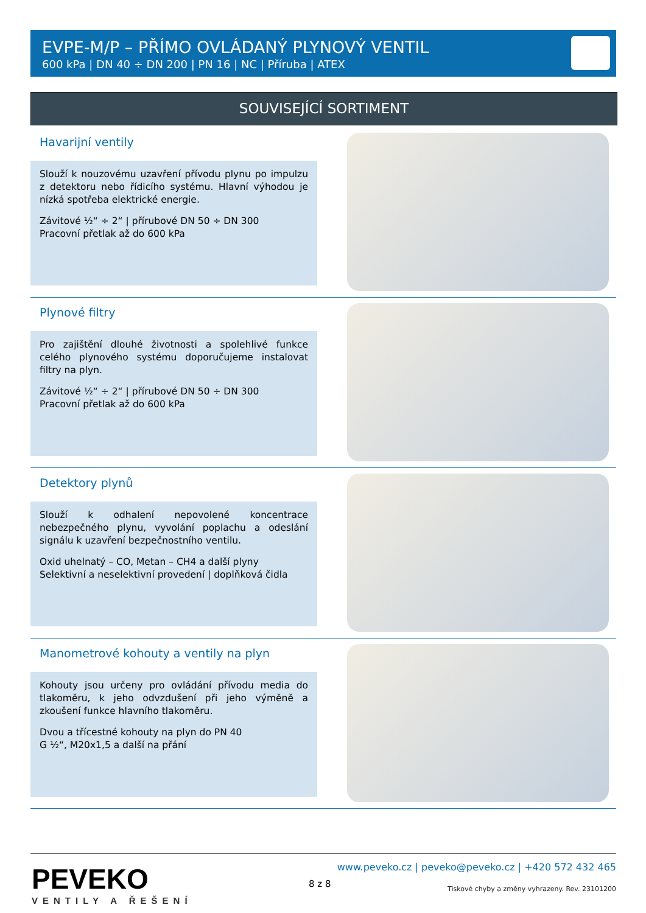EVPE-M/P – PŘÍMO OVLÁDANÝ PLYNOVÝ VENTIL
600 kPa | DN 40 ÷ DN 200 | PN 16 | NC | Příruba | ATEX
SOUVISEJÍCÍ SORTIMENT
Havarijní ventily
Slouží k nouzovému uzavření přívodu plynu po impulzu z detektoru nebo řídicího systému. Hlavní výhodou je nízká spotřeba elektrické energie.
Závitové ½“ ÷ 2“ | přírubové DN 50 ÷ DN 300
Pracovní přetlak až do 600 kPa
Plynové filtry
Pro zajištění dlouhé životnosti a spolehlivé funkce celého plynového systému doporučujeme instalovat filtry na plyn.
Závitové ½“ ÷ 2“ | přírubové DN 50 ÷ DN 300
Pracovní přetlak až do 600 kPa
Detektory plynů
Slouží k odhalení nepovolené koncentrace nebezpečného plynu, vyvolání poplachu a odeslání signálu k uzavření bezpečnostního ventilu.
Oxid uhelnatý – CO, Metan – CH4 a další plyny
Selektivní a neselektivní provedení | doplňková čidla
Manometrové kohouty a ventily na plyn
Kohouty jsou určeny pro ovládání přívodu media do tlakoměru, k jeho odvzdušení při jeho výměně a zkoušení funkce hlavního tlakoměru.
Dvou a třícestné kohouty na plyn do PN 40
G ½“, M20x1,5 a další na přání
PEVEKO
VENTILY A ŘEŠENÍ
8 z 8
www.peveko.cz | peveko@peveko.cz | +420 572 432 465
Tiskové chyby a změny vyhrazeny. Rev. 23101200